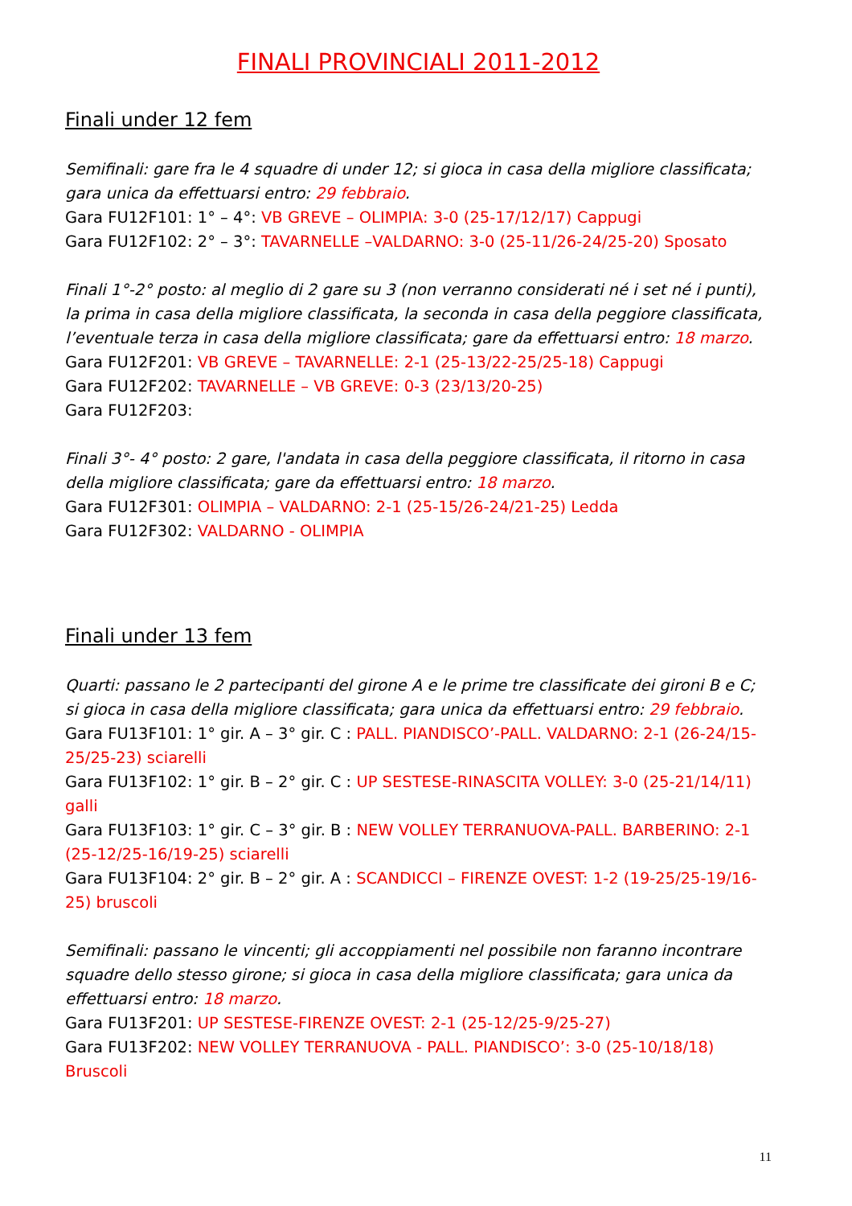FINALI PROVINCIALI 2011-2012
Finali under 12 fem
Semifinali: gare fra le 4 squadre di under 12; si gioca in casa della migliore classificata; gara unica da effettuarsi entro: 29 febbraio.
Gara FU12F101: 1° – 4°: VB GREVE – OLIMPIA: 3-0 (25-17/12/17) Cappugi
Gara FU12F102: 2° – 3°: TAVARNELLE –VALDARNO: 3-0 (25-11/26-24/25-20) Sposato
Finali 1°-2° posto: al meglio di 2 gare su 3 (non verranno considerati né i set né i punti), la prima in casa della migliore classificata, la seconda in casa della peggiore classificata, l’eventuale terza in casa della migliore classificata; gare da effettuarsi entro: 18 marzo.
Gara FU12F201: VB GREVE – TAVARNELLE: 2-1 (25-13/22-25/25-18) Cappugi
Gara FU12F202: TAVARNELLE – VB GREVE: 0-3 (23/13/20-25)
Gara FU12F203:
Finali 3°- 4° posto: 2 gare, l'andata in casa della peggiore classificata, il ritorno in casa della migliore classificata; gare da effettuarsi entro: 18 marzo.
Gara FU12F301: OLIMPIA – VALDARNO: 2-1 (25-15/26-24/21-25) Ledda
Gara FU12F302: VALDARNO - OLIMPIA
Finali under 13 fem
Quarti: passano le 2 partecipanti del girone A e le prime tre classificate dei gironi B e C; si gioca in casa della migliore classificata; gara unica da effettuarsi entro: 29 febbraio.
Gara FU13F101: 1° gir. A – 3° gir. C : PALL. PIANDISCO’-PALL. VALDARNO: 2-1 (26-24/15-25/25-23) sciarelli
Gara FU13F102: 1° gir. B – 2° gir. C : UP SESTESE-RINASCITA VOLLEY: 3-0 (25-21/14/11) galli
Gara FU13F103: 1° gir. C – 3° gir. B : NEW VOLLEY TERRANUOVA-PALL. BARBERINO: 2-1 (25-12/25-16/19-25) sciarelli
Gara FU13F104: 2° gir. B – 2° gir. A : SCANDICCI – FIRENZE OVEST: 1-2 (19-25/25-19/16-25) bruscoli
Semifinali: passano le vincenti; gli accoppiamenti nel possibile non faranno incontrare squadre dello stesso girone; si gioca in casa della migliore classificata; gara unica da effettuarsi entro: 18 marzo.
Gara FU13F201: UP SESTESE-FIRENZE OVEST: 2-1 (25-12/25-9/25-27)
Gara FU13F202: NEW VOLLEY TERRANUOVA - PALL. PIANDISCO’: 3-0 (25-10/18/18) Bruscoli
11